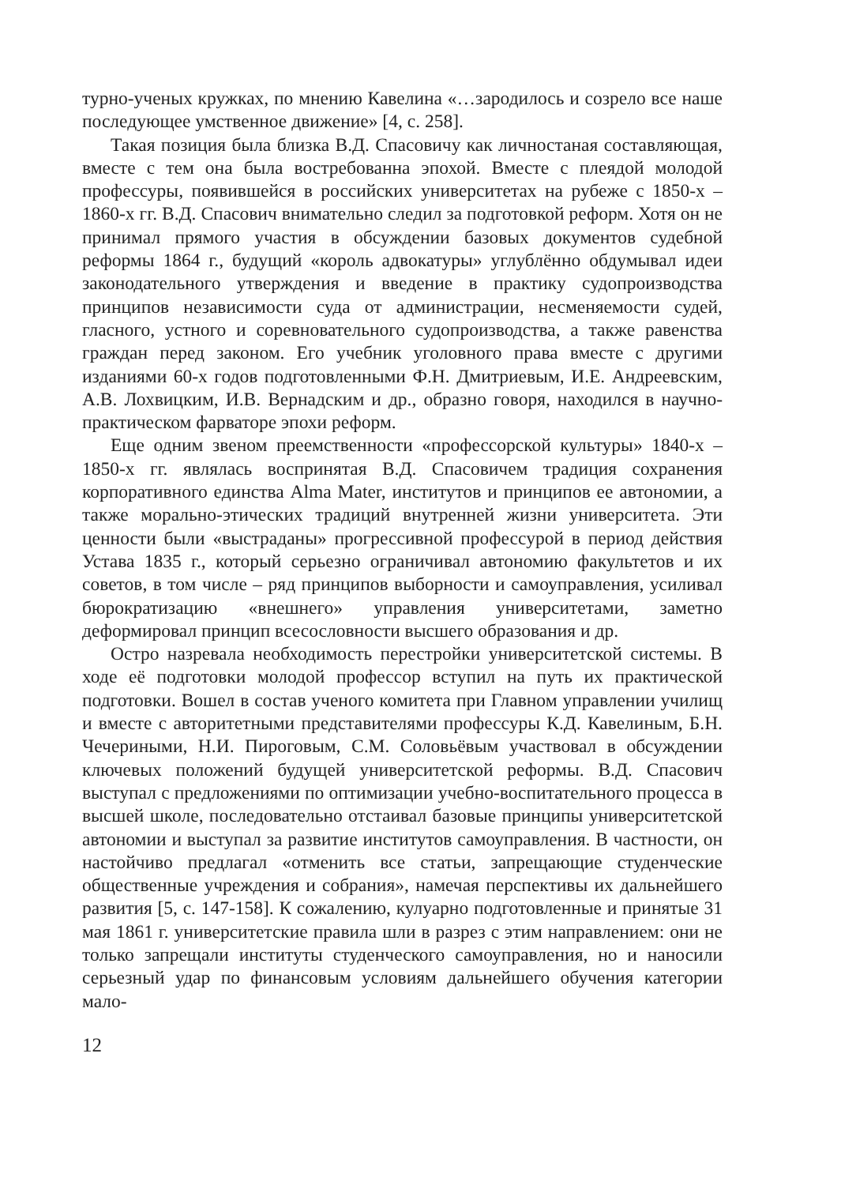турно-ученых кружках, по мнению Кавелина «…зародилось и созрело все наше последующее умственное движение» [4, с. 258].
Такая позиция была близка В.Д. Спасовичу как личностаная составляющая, вместе с тем она была востребованна эпохой. Вместе с плеядой молодой профессуры, появившейся в российских университетах на рубеже с 1850-х – 1860-х гг. В.Д. Спасович внимательно следил за подготовкой реформ. Хотя он не принимал прямого участия в обсуждении базовых документов судебной реформы 1864 г., будущий «король адвокатуры» углублённо обдумывал идеи законодательного утверждения и введение в практику судопроизводства принципов независимости суда от администрации, несменяемости судей, гласного, устного и соревновательного судопроизводства, а также равенства граждан перед законом. Его учебник уголовного права вместе с другими изданиями 60-х годов подготовленными Ф.Н. Дмитриевым, И.Е. Андреевским, А.В. Лохвицким, И.В. Вернадским и др., образно говоря, находился в научно-практическом фарваторе эпохи реформ.
Еще одним звеном преемственности «профессорской культуры» 1840-х – 1850-х гг. являлась воспринятая В.Д. Спасовичем традиция сохранения корпоративного единства Alma Mater, институтов и принципов ее автономии, а также морально-этических традиций внутренней жизни университета. Эти ценности были «выстраданы» прогрессивной профессурой в период действия Устава 1835 г., который серьезно ограничивал автономию факультетов и их советов, в том числе – ряд принципов выборности и самоуправления, усиливал бюрократизацию «внешнего» управления университетами, заметно деформировал принцип всесословности высшего образования и др.
Остро назревала необходимость перестройки университетской системы. В ходе её подготовки молодой профессор вступил на путь их практической подготовки. Вошел в состав ученого комитета при Главном управлении училищ и вместе с авторитетными представителями профессуры К.Д. Кавелиным, Б.Н. Чечериными, Н.И. Пироговым, С.М. Соловьёвым участвовал в обсуждении ключевых положений будущей университетской реформы. В.Д. Спасович выступал с предложениями по оптимизации учебно-воспитательного процесса в высшей школе, последовательно отстаивал базовые принципы университетской автономии и выступал за развитие институтов самоуправления. В частности, он настойчиво предлагал «отменить все статьи, запрещающие студенческие общественные учреждения и собрания», намечая перспективы их дальнейшего развития [5, с. 147-158]. К сожалению, кулуарно подготовленные и принятые 31 мая 1861 г. университетские правила шли в разрез с этим направлением: они не только запрещали институты студенческого самоуправления, но и наносили серьезный удар по финансовым условиям дальнейшего обучения категории мало-
12